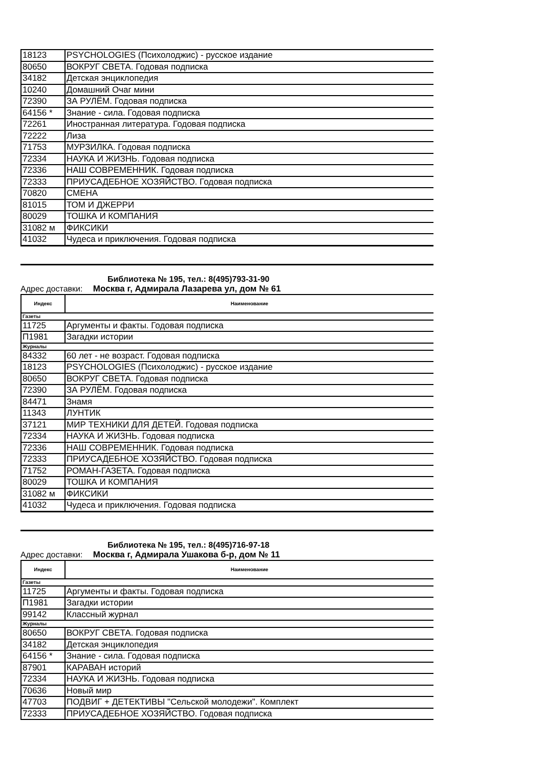| 18123 | PSYCHOLOGIES (Психолоджис) - русское издание |
| 80650 | ВОКРУГ СВЕТА. Годовая подписка |
| 34182 | Детская энциклопедия |
| 10240 | Домашний Очаг мини |
| 72390 | ЗА РУЛЁМ. Годовая подписка |
| 64156 * | Знание - сила. Годовая подписка |
| 72261 | Иностранная литература. Годовая подписка |
| 72222 | Лиза |
| 71753 | МУРЗИЛКА. Годовая подписка |
| 72334 | НАУКА И ЖИЗНЬ. Годовая подписка |
| 72336 | НАШ СОВРЕМЕННИК. Годовая подписка |
| 72333 | ПРИУСАДЕБНОЕ ХОЗЯЙСТВО. Годовая подписка |
| 70820 | СМЕНА |
| 81015 | ТОМ И ДЖЕРРИ |
| 80029 | ТОШКА И КОМПАНИЯ |
| 31082 м | ФИКСИКИ |
| 41032 | Чудеса и приключения. Годовая подписка |
Библиотека № 195, тел.: 8(495)793-31-90
Адрес доставки: Москва г, Адмирала Лазарева ул, дом № 61
| Индекс | Наименование |
| --- | --- |
| Газеты | |
| 11725 | Аргументы и факты. Годовая подписка |
| П1981 | Загадки истории |
| Журналы | |
| 84332 | 60 лет - не возраст. Годовая подписка |
| 18123 | PSYCHOLOGIES (Психолоджис) - русское издание |
| 80650 | ВОКРУГ СВЕТА. Годовая подписка |
| 72390 | ЗА РУЛЁМ. Годовая подписка |
| 84471 | Знамя |
| 11343 | ЛУНТИК |
| 37121 | МИР ТЕХНИКИ ДЛЯ ДЕТЕЙ. Годовая подписка |
| 72334 | НАУКА И ЖИЗНЬ. Годовая подписка |
| 72336 | НАШ СОВРЕМЕННИК. Годовая подписка |
| 72333 | ПРИУСАДЕБНОЕ ХОЗЯЙСТВО. Годовая подписка |
| 71752 | РОМАН-ГАЗЕТА. Годовая подписка |
| 80029 | ТОШКА И КОМПАНИЯ |
| 31082 м | ФИКСИКИ |
| 41032 | Чудеса и приключения. Годовая подписка |
Библиотека № 195, тел.: 8(495)716-97-18
Адрес доставки: Москва г, Адмирала Ушакова б-р, дом № 11
| Индекс | Наименование |
| --- | --- |
| Газеты | |
| 11725 | Аргументы и факты. Годовая подписка |
| П1981 | Загадки истории |
| 99142 | Классный журнал |
| Журналы | |
| 80650 | ВОКРУГ СВЕТА. Годовая подписка |
| 34182 | Детская энциклопедия |
| 64156 * | Знание - сила. Годовая подписка |
| 87901 | КАРАВАН историй |
| 72334 | НАУКА И ЖИЗНЬ. Годовая подписка |
| 70636 | Новый мир |
| 47703 | ПОДВИГ + ДЕТЕКТИВЫ "Сельской молодежи". Комплект |
| 72333 | ПРИУСАДЕБНОЕ ХОЗЯЙСТВО. Годовая подписка |